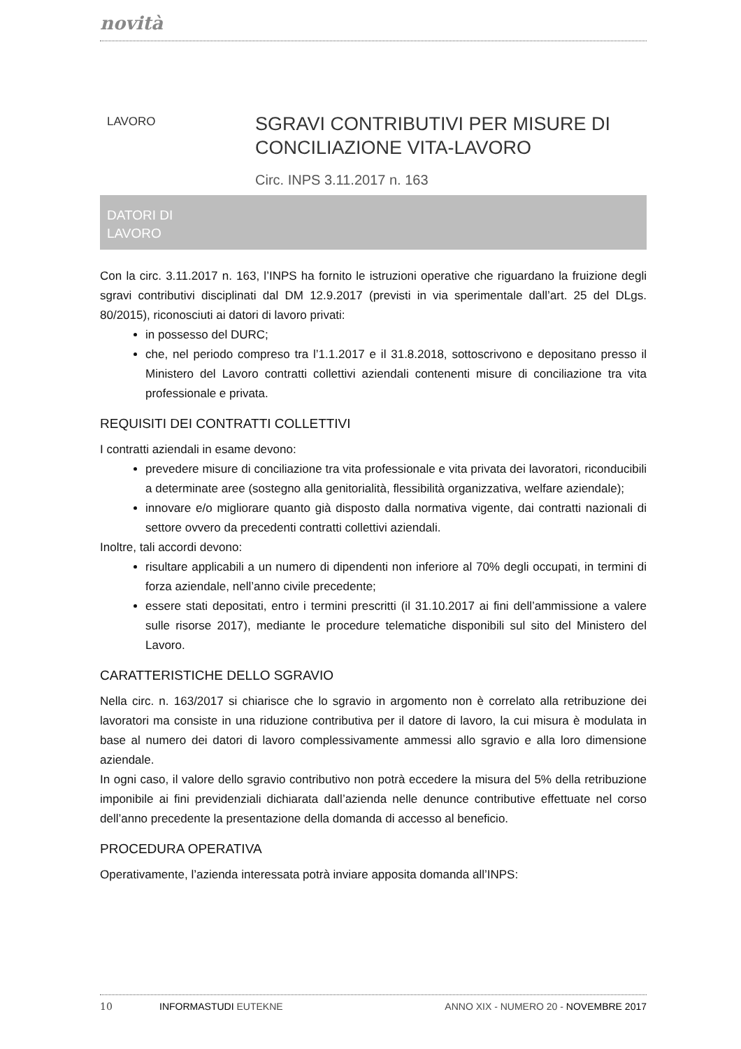novità
LAVORO
SGRAVI CONTRIBUTIVI PER MISURE DI
CONCILIAZIONE VITA-LAVORO
Circ. INPS 3.11.2017 n. 163
DATORI DI
LAVORO
Con la circ. 3.11.2017 n. 163, l’INPS ha fornito le istruzioni operative che riguardano la fruizione degli sgravi contributivi disciplinati dal DM 12.9.2017 (previsti in via sperimentale dall’art. 25 del DLgs. 80/2015), riconosciuti ai datori di lavoro privati:
in possesso del DURC;
che, nel periodo compreso tra l’1.1.2017 e il 31.8.2018, sottoscrivono e depositano presso il Ministero del Lavoro contratti collettivi aziendali contenenti misure di conciliazione tra vita professionale e privata.
REQUISITI DEI CONTRATTI COLLETTIVI
I contratti aziendali in esame devono:
prevedere misure di conciliazione tra vita professionale e vita privata dei lavoratori, riconducibili a determinate aree (sostegno alla genitorialità, flessibilità organizzativa, welfare aziendale);
innovare e/o migliorare quanto già disposto dalla normativa vigente, dai contratti nazionali di settore ovvero da precedenti contratti collettivi aziendali.
Inoltre, tali accordi devono:
risultare applicabili a un numero di dipendenti non inferiore al 70% degli occupati, in termini di forza aziendale, nell’anno civile precedente;
essere stati depositati, entro i termini prescritti (il 31.10.2017 ai fini dell’ammissione a valere sulle risorse 2017), mediante le procedure telematiche disponibili sul sito del Ministero del Lavoro.
CARATTERISTICHE DELLO SGRAVIO
Nella circ. n. 163/2017 si chiarisce che lo sgravio in argomento non è correlato alla retribuzione dei lavoratori ma consiste in una riduzione contributiva per il datore di lavoro, la cui misura è modulata in base al numero dei datori di lavoro complessivamente ammessi allo sgravio e alla loro dimensione aziendale.
In ogni caso, il valore dello sgravio contributivo non potrà eccedere la misura del 5% della retribuzione imponibile ai fini previdenziali dichiarata dall’azienda nelle denunce contributive effettuate nel corso dell’anno precedente la presentazione della domanda di accesso al beneficio.
PROCEDURA OPERATIVA
Operativamente, l’azienda interessata potrà inviare apposita domanda all’INPS:
10 INFORMASTUDI EUTEKNE ANNO XIX - NUMERO 20 - NOVEMBRE 2017